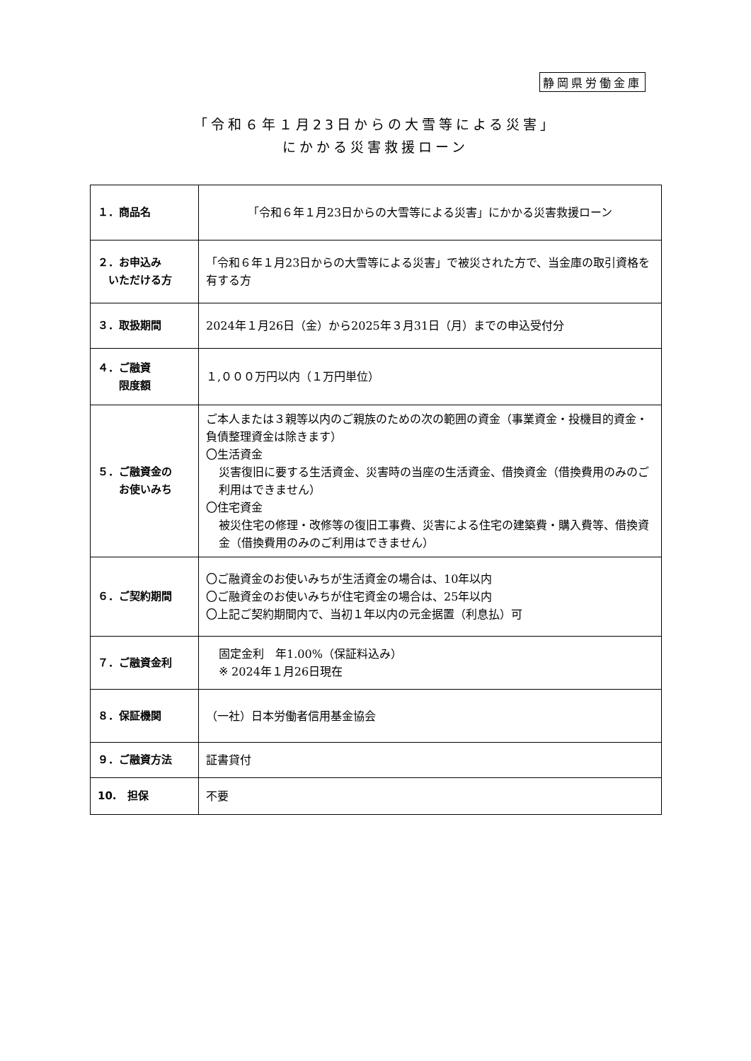静岡県労働金庫
「令和６年１月23日からの大雪等による災害」
にかかる災害救援ローン
| １．商品名 | 「令和６年１月23日からの大雪等による災害」にかかる災害救援ローン |
| ２．お申込み いただける方 | 「令和６年１月23日からの大雪等による災害」で被災された方で、当金庫の取引資格を有する方 |
| ３．取扱期間 | 2024年１月26日（金）から2025年３月31日（月）までの申込受付分 |
| ４．ご融資 限度額 | １,０００万円以内（１万円単位） |
| ５．ご融資金の お使いみち | ご本人または３親等以内のご親族のための次の範囲の資金（事業資金・投機目的資金・負債整理資金は除きます） 〇生活資金 災害復旧に要する生活資金、災害時の当座の生活資金、借換資金（借換費用のみのご利用はできません） 〇住宅資金 被災住宅の修理・改修等の復旧工事費、災害による住宅の建築費・購入費等、借換資金（借換費用のみのご利用はできません） |
| ６．ご契約期間 | 〇ご融資金のお使いみちが生活資金の場合は、10年以内 〇ご融資金のお使いみちが住宅資金の場合は、25年以内 〇上記ご契約期間内で、当初１年以内の元金据置（利息払）可 |
| ７．ご融資金利 | 固定金利 年1.00%（保証料込み） ※ 2024年１月26日現在 |
| ８．保証機関 | （一社）日本労働者信用基金協会 |
| ９．ご融資方法 | 証書貸付 |
| 10. 担保 | 不要 |